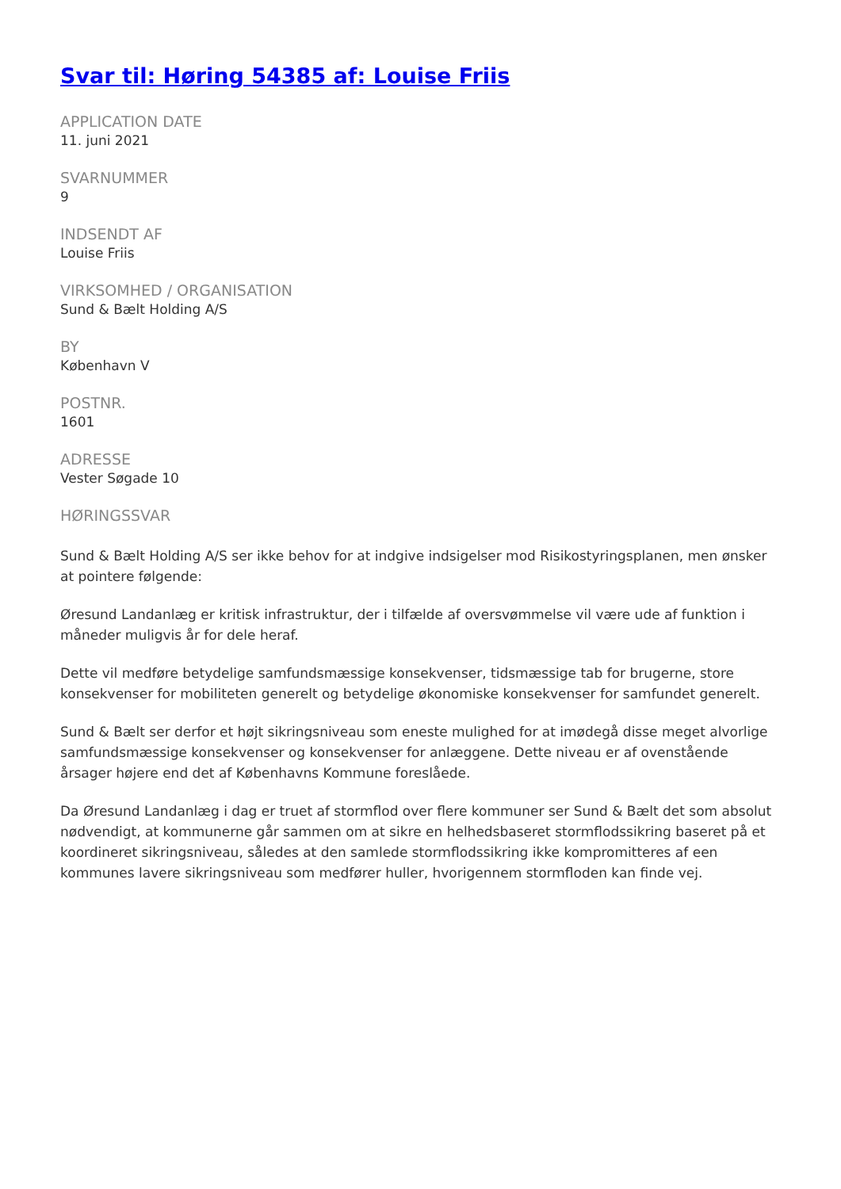Svar til: Høring 54385 af: Louise Friis
APPLICATION DATE
11. juni 2021
SVARNUMMER
9
INDSENDT AF
Louise Friis
VIRKSOMHED / ORGANISATION
Sund & Bælt Holding A/S
BY
København V
POSTNR.
1601
ADRESSE
Vester Søgade 10
HØRINGSSVAR
Sund & Bælt Holding A/S ser ikke behov for at indgive indsigelser mod Risikostyringsplanen, men ønsker at pointere følgende:
Øresund Landanlæg er kritisk infrastruktur, der i tilfælde af oversvømmelse vil være ude af funktion i måneder muligvis år for dele heraf.
Dette vil medføre betydelige samfundsmæssige konsekvenser, tidsmæssige tab for brugerne, store konsekvenser for mobiliteten generelt og betydelige økonomiske konsekvenser for samfundet generelt.
Sund & Bælt ser derfor et højt sikringsniveau som eneste mulighed for at imødegå disse meget alvorlige samfundsmæssige konsekvenser og konsekvenser for anlæggene. Dette niveau er af ovenstående årsager højere end det af Københavns Kommune foreslåede.
Da Øresund Landanlæg i dag er truet af stormflod over flere kommuner ser Sund & Bælt det som absolut nødvendigt, at kommunerne går sammen om at sikre en helhedsbaseret stormflodssikring baseret på et koordineret sikringsniveau, således at den samlede stormflodssikring ikke kompromitteres af een kommunes lavere sikringsniveau som medfører huller, hvorigennem stormfloden kan finde vej.